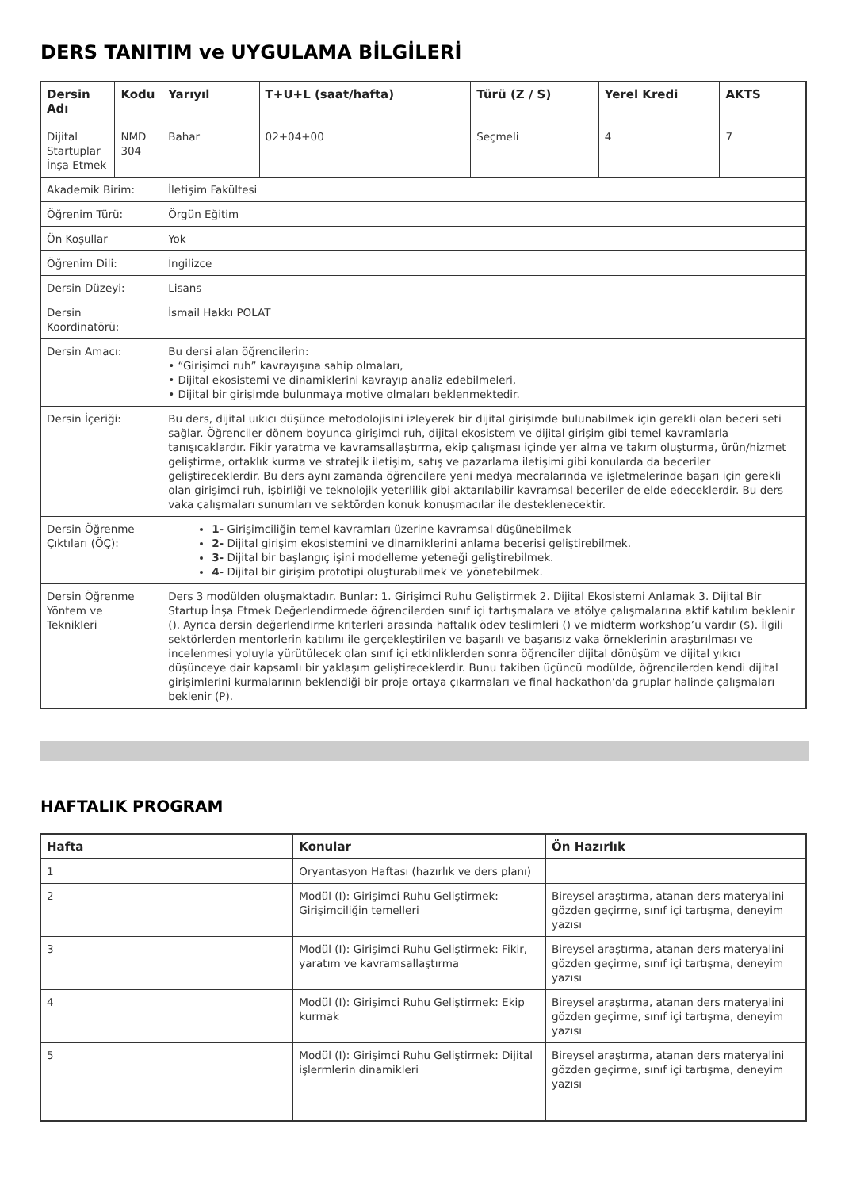DERS TANITIM ve UYGULAMA BİLGİLERİ
| Dersin Adı | Kodu | Yarıyıl | T+U+L (saat/hafta) | Türü (Z / S) | Yerel Kredi | AKTS |
| --- | --- | --- | --- | --- | --- | --- |
| Dijital Startuplar İnşa Etmek | NMD 304 | Bahar | 02+04+00 | Seçmeli | 4 | 7 |
| Akademik Birim: | | İletişim Fakültesi | | | | |
| Öğrenim Türü: | | Örgün Eğitim | | | | |
| Ön Koşullar | | Yok | | | | |
| Öğrenim Dili: | | İngilizce | | | | |
| Dersin Düzeyi: | | Lisans | | | | |
| Dersin Koordinatörü: | | İsmail Hakkı POLAT | | | | |
| Dersin Amacı: | | Bu dersi alan öğrencilerin: • “Girişimci ruh” kavrayışına sahip olmaları, • Dijital ekosistemi ve dinamiklerini kavrayıp analiz edebilmeleri, • Dijital bir girişimde bulunmaya motive olmaları beklenmektedir. | | | | |
| Dersin İçeriği: | | Bu ders, dijital uıkıcı düşünce metodolojisini izleyerek bir dijital girişimde bulunabilmek için gerekli olan beceri seti sağlar. Öğrenciler dönem boyunca girişimci ruh, dijital ekosistem ve dijital girişim gibi temel kavramlarla tanışıcaklardır. Fikir yaratma ve kavramsallaştırma, ekip çalışması içinde yer alma ve takım oluşturma, ürün/hizmet geliştirme, ortaklık kurma ve stratejik iletişim, satış ve pazarlama iletişimi gibi konularda da beceriler geliştireceklerdir. Bu ders aynı zamanda öğrencilere yeni medya mecralarında ve işletmelerinde başarı için gerekli olan girişimci ruh, işbirliği ve teknolojik yeterlilik gibi aktarılabilir kavramsal beceriler de elde edeceklerdir. Bu ders vaka çalışmaları sunumları ve sektörden konuk konuşmacılar ile desteklenecektir. | | | | |
| Dersin Öğrenme Çıktıları (ÖÇ): | | 1- Girişimciliğin temel kavramları üzerine kavramsal düşünebilmek 2- Dijital girişim ekosistemini ve dinamiklerini anlama becerisi geliştirebilmek. 3- Dijital bir başlangıç işini modelleme yeteneği geliştirebilmek. 4- Dijital bir girişim prototipi oluşturabilmek ve yönetebilmek. | | | | |
| Dersin Öğrenme Yöntem ve Teknikleri | | Ders 3 modülden oluşmaktadır. Bunlar: 1. Girişimci Ruhu Geliştirmek 2. Dijital Ekosistemi Anlamak 3. Dijital Bir Startup İnşa Etmek Değerlendirmede öğrencilerden sınıf içi tartışmalara ve atölye çalışmalarına aktif katılım beklenir (). Ayrıca dersin değerlendirme kriterleri arasında haftalık ödev teslimleri () ve midterm workshop’u vardır ($). İlgili sektörlerden mentorlerin katılımı ile gerçekleştirilen ve başarılı ve başarısız vaka örneklerinin araştırılması ve incelenmesi yoluyla yürütülecek olan sınıf içi etkinliklerden sonra öğrenciler dijital dönüşüm ve dijital yıkıcı düşünceye dair kapsamlı bir yaklaşım geliştireceklerdir. Bunu takiben üçüncü modülde, öğrencilerden kendi dijital girişimlerini kurmalarının beklendiği bir proje ortaya çıkarmaları ve final hackathon’da gruplar halinde çalışmaları beklenir (P). | | | | |
HAFTALIK PROGRAM
| Hafta | Konular | Ön Hazırlık |
| --- | --- | --- |
| 1 | Oryantasyon Haftası (hazırlık ve ders planı) | |
| 2 | Modül (I): Girişimci Ruhu Geliştirmek: Girişimciliğin temelleri | Bireysel araştırma, atanan ders materyalini gözden geçirme, sınıf içi tartışma, deneyim yazısı |
| 3 | Modül (I): Girişimci Ruhu Geliştirmek: Fikir, yaratım ve kavramsallaştırma | Bireysel araştırma, atanan ders materyalini gözden geçirme, sınıf içi tartışma, deneyim yazısı |
| 4 | Modül (I): Girişimci Ruhu Geliştirmek: Ekip kurmak | Bireysel araştırma, atanan ders materyalini gözden geçirme, sınıf içi tartışma, deneyim yazısı |
| 5 | Modül (I): Girişimci Ruhu Geliştirmek: Dijital işlermlerin dinamikleri | Bireysel araştırma, atanan ders materyalini gözden geçirme, sınıf içi tartışma, deneyim yazısı |